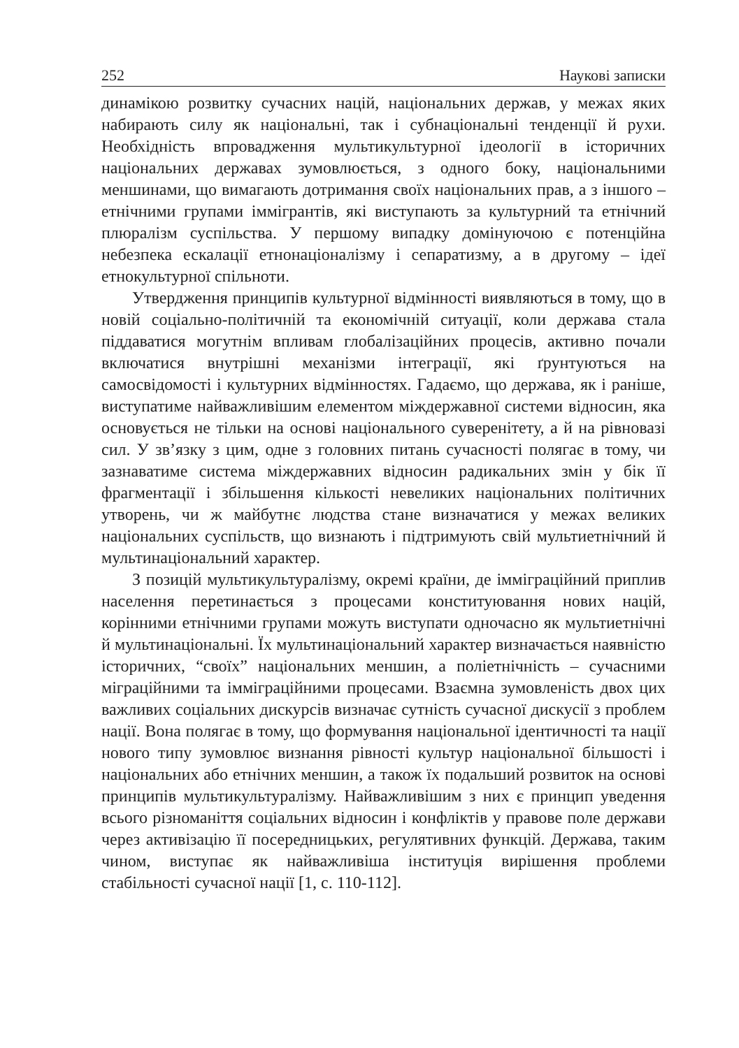252 Наукові записки
динамікою розвитку сучасних націй, національних держав, у межах яких набирають силу як національні, так і субнаціональні тенденції й рухи. Необхідність впровадження мультикультурної ідеології в історичних національних державах зумовлюється, з одного боку, національними меншинами, що вимагають дотримання своїх національних прав, а з іншого – етнічними групами іммігрантів, які виступають за культурний та етнічний плюралізм суспільства. У першому випадку домінуючою є потенційна небезпека ескалації етнонаціоналізму і сепаратизму, а в другому – ідеї етнокультурної спільноти.
Утвердження принципів культурної відмінності виявляються в тому, що в новій соціально-політичній та економічній ситуації, коли держава стала піддаватися могутнім впливам глобалізаційних процесів, активно почали включатися внутрішні механізми інтеграції, які ґрунтуються на самосвідомості і культурних відмінностях. Гадаємо, що держава, як і раніше, виступатиме найважливішим елементом міждержавної системи відносин, яка основується не тільки на основі національного суверенітету, а й на рівновазі сил. У зв’язку з цим, одне з головних питань сучасності полягає в тому, чи зазнаватиме система міждержавних відносин радикальних змін у бік її фрагментації і збільшення кількості невеликих національних політичних утворень, чи ж майбутнє людства стане визначатися у межах великих національних суспільств, що визнають і підтримують свій мультиетнічний й мультинаціональний характер.
З позицій мультикультуралізму, окремі країни, де імміграційний приплив населення перетинається з процесами конституювання нових націй, корінними етнічними групами можуть виступати одночасно як мультиетнічні й мультинаціональні. Їх мультинаціональний характер визначається наявністю історичних, “своїх” національних меншин, а поліетнічність – сучасними міграційними та імміграційними процесами. Взаємна зумовленість двох цих важливих соціальних дискурсів визначає сутність сучасної дискусії з проблем нації. Вона полягає в тому, що формування національної ідентичності та нації нового типу зумовлює визнання рівності культур національної більшості і національних або етнічних меншин, а також їх подальший розвиток на основі принципів мультикультуралізму. Найважливішим з них є принцип уведення всього різноманіття соціальних відносин і конфліктів у правове поле держави через активізацію її посередницьких, регулятивних функцій. Держава, таким чином, виступає як найважливіша інституція вирішення проблеми стабільності сучасної нації [1, с. 110-112].